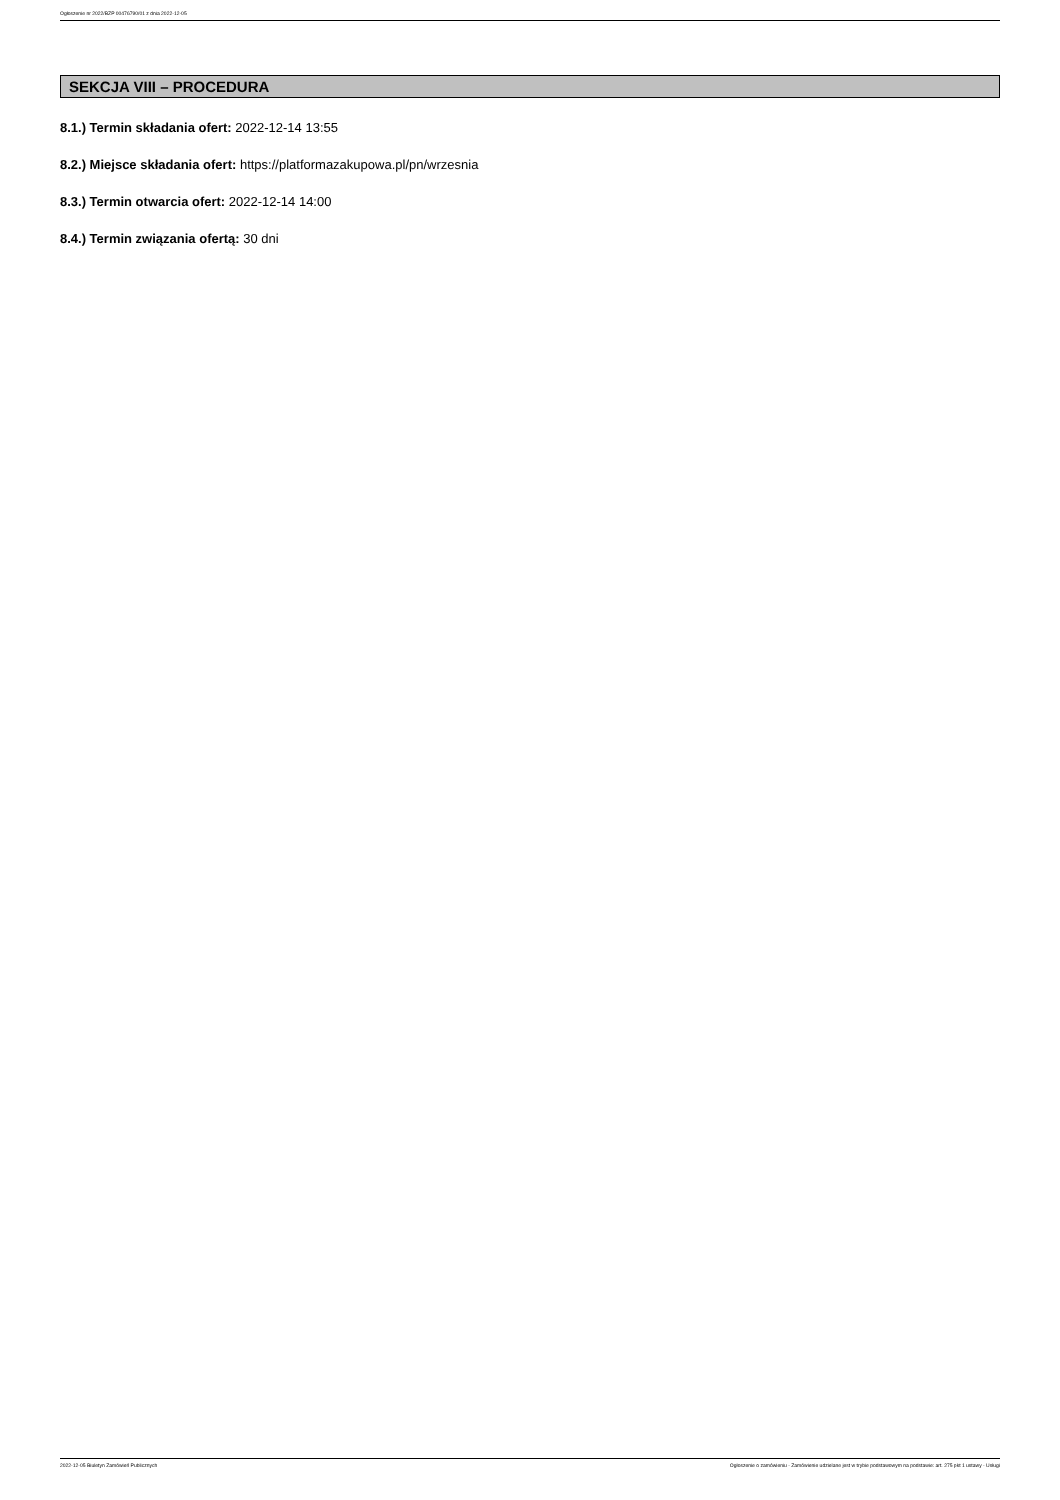Ogłoszenie nr 2022/BZP 00476790/01 z dnia 2022-12-05
SEKCJA VIII – PROCEDURA
8.1.) Termin składania ofert: 2022-12-14 13:55
8.2.) Miejsce składania ofert: https://platformazakupowa.pl/pn/wrzesnia
8.3.) Termin otwarcia ofert: 2022-12-14 14:00
8.4.) Termin związania ofertą: 30 dni
2022-12-05 Biuletyn Zamówień Publicznych Ogłoszenie o zamówieniu - Zamówienie udzielane jest w trybie podstawowym na podstawie: art. 275 pkt 1 ustawy - Usługi